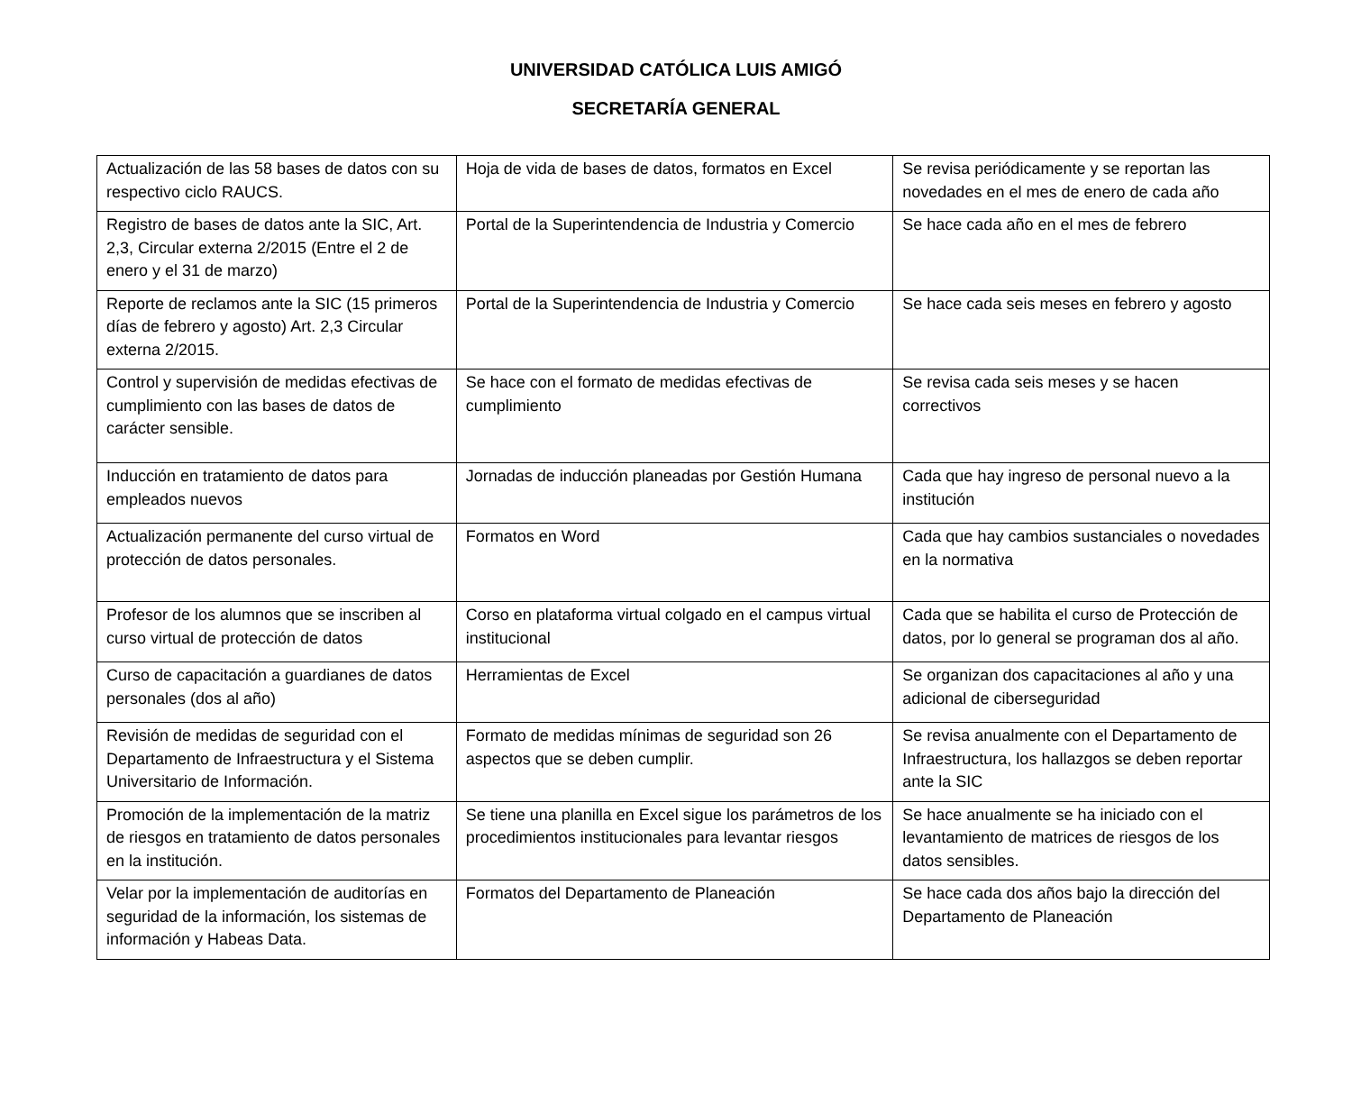UNIVERSIDAD CATÓLICA LUIS AMIGÓ
SECRETARÍA GENERAL
| Actualización de las 58 bases de datos con su respectivo ciclo RAUCS. | Hoja de vida de bases de datos, formatos en Excel | Se revisa periódicamente y se reportan las novedades en el mes de enero de cada año |
| Registro de bases de datos ante la SIC, Art. 2,3, Circular externa 2/2015 (Entre el 2 de enero y el 31 de marzo) | Portal de la Superintendencia de Industria y Comercio | Se hace cada año en el mes de febrero |
| Reporte de reclamos ante la SIC (15 primeros días de febrero y agosto) Art. 2,3 Circular externa 2/2015. | Portal de la Superintendencia de Industria y Comercio | Se hace cada seis meses en febrero y agosto |
| Control y supervisión de medidas efectivas de cumplimiento con las bases de datos de carácter sensible. | Se hace con el formato de medidas efectivas de cumplimiento | Se revisa cada seis meses y se hacen correctivos |
| Inducción en tratamiento de datos para empleados nuevos | Jornadas de inducción planeadas por Gestión Humana | Cada que hay ingreso de personal nuevo a la institución |
| Actualización permanente del curso virtual de protección de datos personales. | Formatos en Word | Cada que hay cambios sustanciales o novedades en la normativa |
| Profesor de los alumnos que se inscriben al curso virtual de protección de datos | Corso en plataforma virtual colgado en el campus virtual institucional | Cada que se habilita el curso de Protección de datos, por lo general se programan dos al año. |
| Curso de capacitación a guardianes de datos personales (dos al año) | Herramientas de Excel | Se organizan dos capacitaciones al año y una adicional de ciberseguridad |
| Revisión de medidas de seguridad con el Departamento de Infraestructura y el Sistema Universitario de Información. | Formato de medidas mínimas de seguridad son 26 aspectos que se deben cumplir. | Se revisa anualmente con el Departamento de Infraestructura, los hallazgos se deben reportar ante la SIC |
| Promoción de la implementación de la matriz de riesgos en tratamiento de datos personales en la institución. | Se tiene una planilla en Excel sigue los parámetros de los procedimientos institucionales para levantar riesgos | Se hace anualmente se ha iniciado con el levantamiento de matrices de riesgos de los datos sensibles. |
| Velar por la implementación de auditorías en seguridad de la información, los sistemas de información y Habeas Data. | Formatos del Departamento de Planeación | Se hace cada dos años bajo la dirección del Departamento de Planeación |